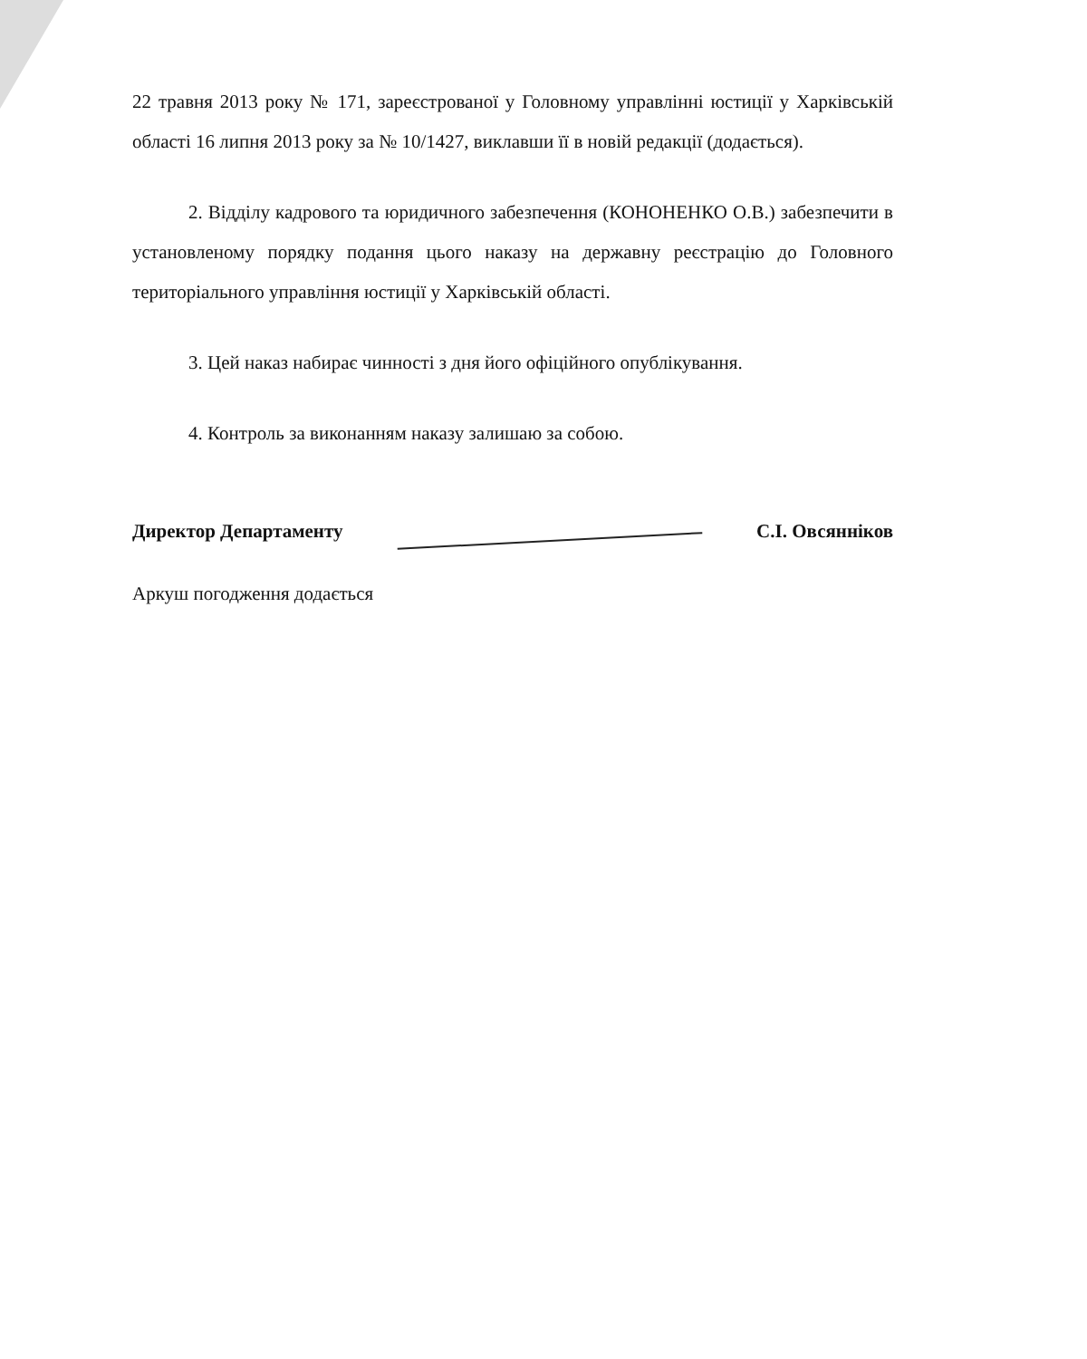22 травня 2013 року № 171, зареєстрованої у Головному управлінні юстиції у Харківській області 16 липня 2013 року за № 10/1427, виклавши її в новій редакції (додається).
2. Відділу кадрового та юридичного забезпечення (КОНОНЕНКО О.В.) забезпечити в установленому порядку подання цього наказу на державну реєстрацію до Головного територіального управління юстиції у Харківській області.
3. Цей наказ набирає чинності з дня його офіційного опублікування.
4. Контроль за виконанням наказу залишаю за собою.
Директор Департаменту С.І. Овсянніков
Аркуш погодження додається